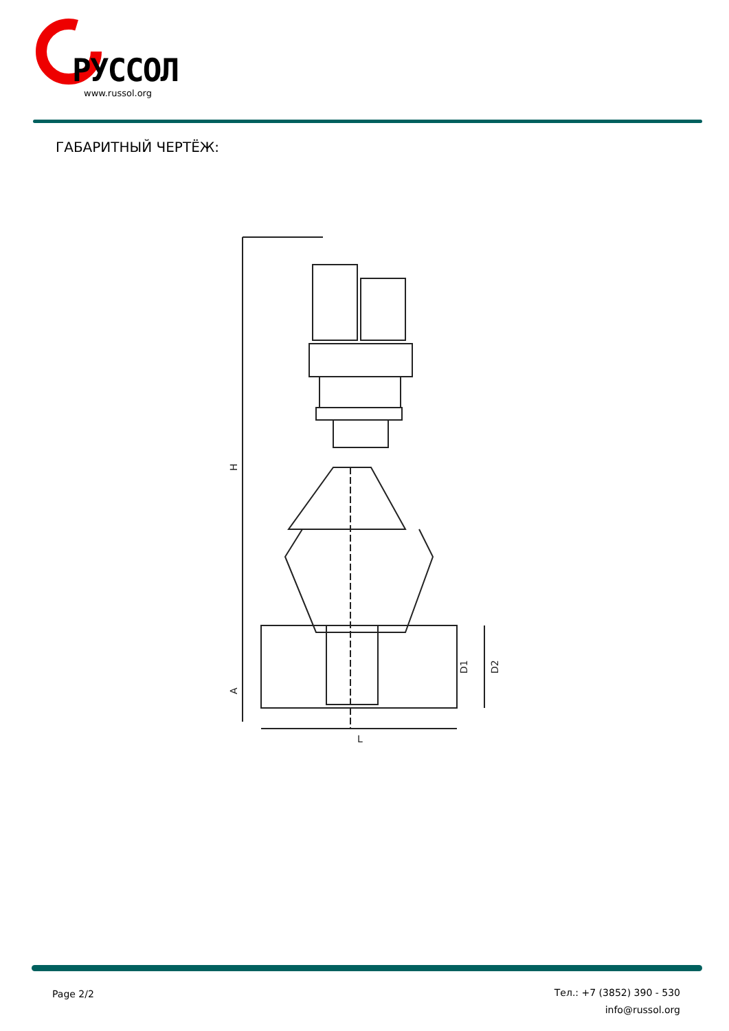РУССОЛ
www.russol.org
ГАБАРИТНЫЙ ЧЕРТЁЖ:
H
A
D1
D2
L
Page 2/2
Тел.: +7 (3852) 390 - 530
info@russol.org